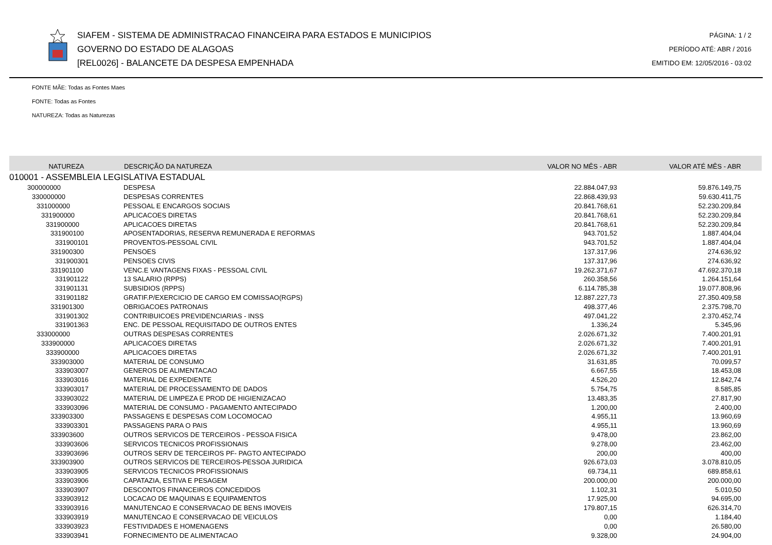SIAFEM - SISTEMA DE ADMINISTRACAO FINANCEIRA PARA ESTADOS E MUNICIPIOS
GOVERNO DO ESTADO DE ALAGOAS
[REL0026] - BALANCETE DA DESPESA EMPENHADA
PÁGINA: 1 / 2
PERÍODO ATÉ: ABR / 2016
EMITIDO EM: 12/05/2016 - 03:02
FONTE MÃE: Todas as Fontes Maes
FONTE: Todas as Fontes
NATUREZA: Todas as Naturezas
| NATUREZA | DESCRIÇÃO DA NATUREZA | VALOR NO MÊS - ABR | VALOR ATÉ MÊS - ABR |
| --- | --- | --- | --- |
| 010001 - ASSEMBLEIA LEGISLATIVA ESTADUAL | | | |
| 300000000 | DESPESA | 22.884.047,93 | 59.876.149,75 |
| 330000000 | DESPESAS CORRENTES | 22.868.439,93 | 59.630.411,75 |
| 331000000 | PESSOAL E ENCARGOS SOCIAIS | 20.841.768,61 | 52.230.209,84 |
| 331900000 | APLICACOES DIRETAS | 20.841.768,61 | 52.230.209,84 |
| 331900000 | APLICACOES DIRETAS | 20.841.768,61 | 52.230.209,84 |
| 331900100 | APOSENTADORIAS, RESERVA REMUNERADA E REFORMAS | 943.701,52 | 1.887.404,04 |
| 331900101 | PROVENTOS-PESSOAL CIVIL | 943.701,52 | 1.887.404,04 |
| 331900300 | PENSOES | 137.317,96 | 274.636,92 |
| 331900301 | PENSOES CIVIS | 137.317,96 | 274.636,92 |
| 331901100 | VENC.E VANTAGENS FIXAS - PESSOAL CIVIL | 19.262.371,67 | 47.692.370,18 |
| 331901122 | 13 SALARIO (RPPS) | 260.358,56 | 1.264.151,64 |
| 331901131 | SUBSIDIOS (RPPS) | 6.114.785,38 | 19.077.808,96 |
| 331901182 | GRATIF.P/EXERCICIO DE CARGO EM COMISSAO(RGPS) | 12.887.227,73 | 27.350.409,58 |
| 331901300 | OBRIGACOES PATRONAIS | 498.377,46 | 2.375.798,70 |
| 331901302 | CONTRIBUICOES PREVIDENCIARIAS - INSS | 497.041,22 | 2.370.452,74 |
| 331901363 | ENC. DE PESSOAL REQUISITADO DE OUTROS ENTES | 1.336,24 | 5.345,96 |
| 333000000 | OUTRAS DESPESAS CORRENTES | 2.026.671,32 | 7.400.201,91 |
| 333900000 | APLICACOES DIRETAS | 2.026.671,32 | 7.400.201,91 |
| 333900000 | APLICACOES DIRETAS | 2.026.671,32 | 7.400.201,91 |
| 333903000 | MATERIAL DE CONSUMO | 31.631,85 | 70.099,57 |
| 333903007 | GENEROS DE ALIMENTACAO | 6.667,55 | 18.453,08 |
| 333903016 | MATERIAL DE EXPEDIENTE | 4.526,20 | 12.842,74 |
| 333903017 | MATERIAL DE PROCESSAMENTO DE DADOS | 5.754,75 | 8.585,85 |
| 333903022 | MATERIAL DE LIMPEZA E PROD DE HIGIENIZACAO | 13.483,35 | 27.817,90 |
| 333903096 | MATERIAL DE CONSUMO - PAGAMENTO ANTECIPADO | 1.200,00 | 2.400,00 |
| 333903300 | PASSAGENS E DESPESAS COM LOCOMOCAO | 4.955,11 | 13.960,69 |
| 333903301 | PASSAGENS PARA O PAIS | 4.955,11 | 13.960,69 |
| 333903600 | OUTROS SERVICOS DE TERCEIROS - PESSOA FISICA | 9.478,00 | 23.862,00 |
| 333903606 | SERVICOS TECNICOS PROFISSIONAIS | 9.278,00 | 23.462,00 |
| 333903696 | OUTROS SERV DE TERCEIROS PF- PAGTO ANTECIPADO | 200,00 | 400,00 |
| 333903900 | OUTROS SERVICOS DE TERCEIROS-PESSOA JURIDICA | 926.673,03 | 3.078.810,05 |
| 333903905 | SERVICOS TECNICOS PROFISSIONAIS | 69.734,11 | 689.858,61 |
| 333903906 | CAPATAZIA, ESTIVA E PESAGEM | 200.000,00 | 200.000,00 |
| 333903907 | DESCONTOS FINANCEIROS CONCEDIDOS | 1.102,31 | 5.010,50 |
| 333903912 | LOCACAO DE MAQUINAS E EQUIPAMENTOS | 17.925,00 | 94.695,00 |
| 333903916 | MANUTENCAO E CONSERVACAO DE BENS IMOVEIS | 179.807,15 | 626.314,70 |
| 333903919 | MANUTENCAO E CONSERVACAO DE VEICULOS | 0,00 | 1.184,40 |
| 333903923 | FESTIVIDADES E HOMENAGENS | 0,00 | 26.580,00 |
| 333903941 | FORNECIMENTO DE ALIMENTACAO | 9.328,00 | 24.904,00 |